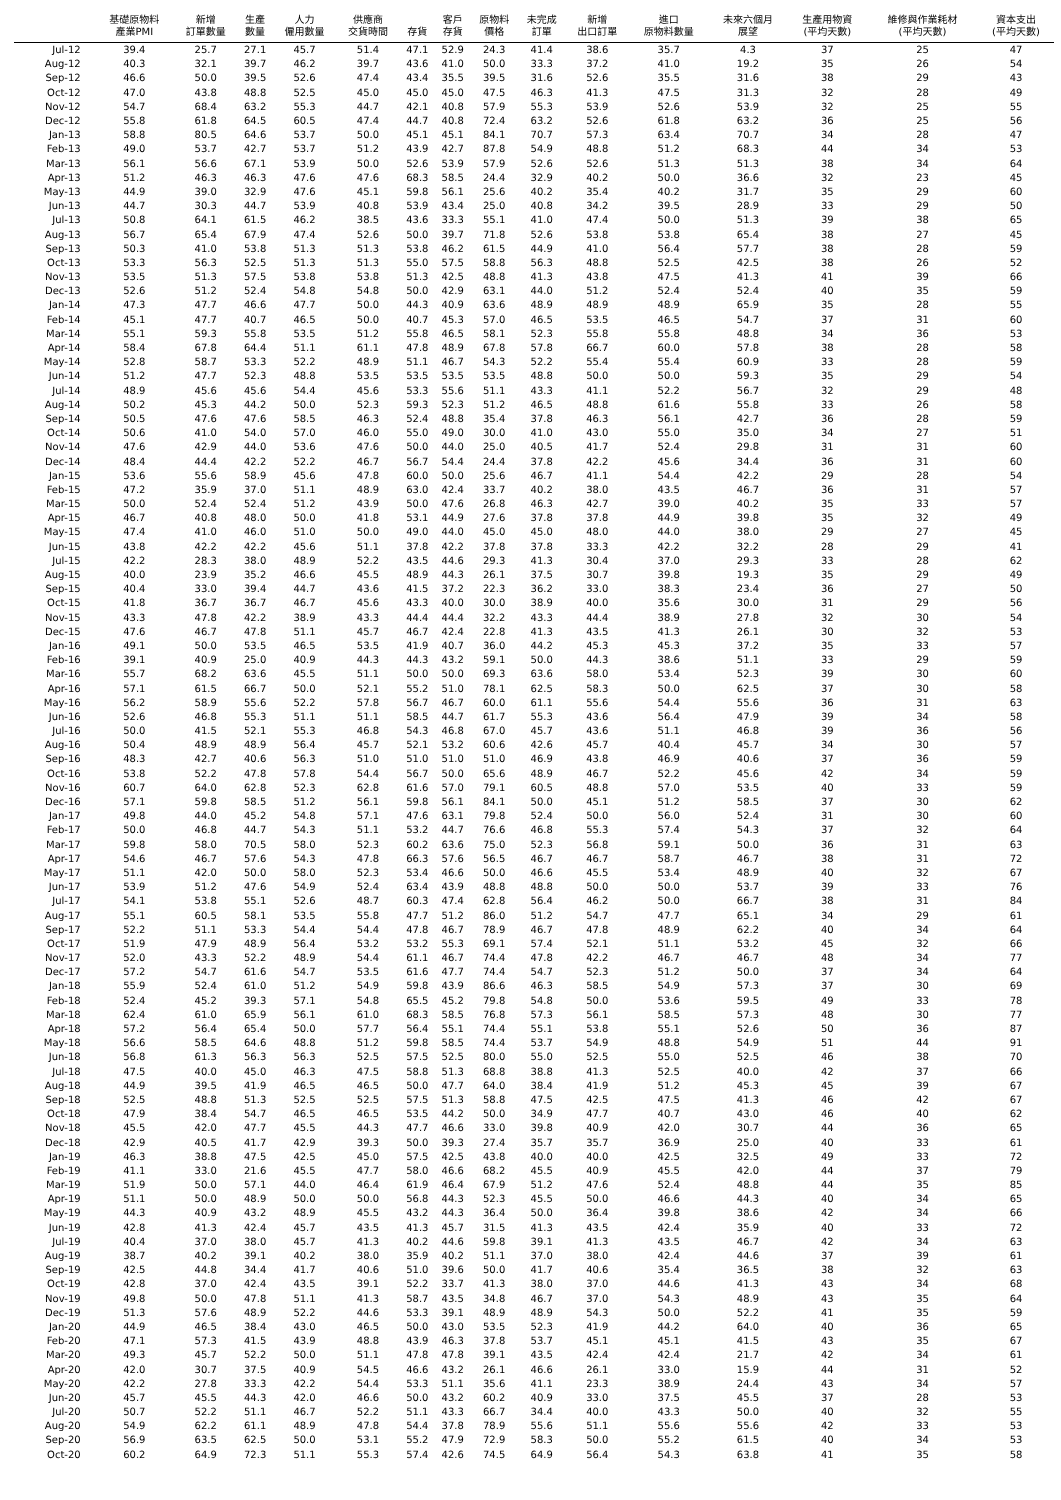| | 基礎原物料 產業PMI | 新增 訂單數量 | 生產 數量 | 人力 僱用數量 | 供應商 交貨時間 | 存貨 | 客戶 存貨 | 原物料 價格 | 未完成 訂單 | 新增 出口訂單 | 進口 原物料數量 | 未來六個月 展望 | 生產用物資 (平均天數) | 維修與作業耗材 (平均天數) | 資本支出 (平均天數) |
| --- | --- | --- | --- | --- | --- | --- | --- | --- | --- | --- | --- | --- | --- | --- | --- |
| Jul-12 | 39.4 | 25.7 | 27.1 | 45.7 | 51.4 | 47.1 | 52.9 | 24.3 | 41.4 | 38.6 | 35.7 | 4.3 | 37 | 25 | 47 |
| Aug-12 | 40.3 | 32.1 | 39.7 | 46.2 | 39.7 | 43.6 | 41.0 | 50.0 | 33.3 | 37.2 | 41.0 | 19.2 | 35 | 26 | 54 |
| Sep-12 | 46.6 | 50.0 | 39.5 | 52.6 | 47.4 | 43.4 | 35.5 | 39.5 | 31.6 | 52.6 | 35.5 | 31.6 | 38 | 29 | 43 |
| Oct-12 | 47.0 | 43.8 | 48.8 | 52.5 | 45.0 | 45.0 | 45.0 | 47.5 | 46.3 | 41.3 | 47.5 | 31.3 | 32 | 28 | 49 |
| Nov-12 | 54.7 | 68.4 | 63.2 | 55.3 | 44.7 | 42.1 | 40.8 | 57.9 | 55.3 | 53.9 | 52.6 | 53.9 | 32 | 25 | 55 |
| Dec-12 | 55.8 | 61.8 | 64.5 | 60.5 | 47.4 | 44.7 | 40.8 | 72.4 | 63.2 | 52.6 | 61.8 | 63.2 | 36 | 25 | 56 |
| Jan-13 | 58.8 | 80.5 | 64.6 | 53.7 | 50.0 | 45.1 | 45.1 | 84.1 | 70.7 | 57.3 | 63.4 | 70.7 | 34 | 28 | 47 |
| Feb-13 | 49.0 | 53.7 | 42.7 | 53.7 | 51.2 | 43.9 | 42.7 | 87.8 | 54.9 | 48.8 | 51.2 | 68.3 | 44 | 34 | 53 |
| Mar-13 | 56.1 | 56.6 | 67.1 | 53.9 | 50.0 | 52.6 | 53.9 | 57.9 | 52.6 | 52.6 | 51.3 | 51.3 | 38 | 34 | 64 |
| Apr-13 | 51.2 | 46.3 | 46.3 | 47.6 | 47.6 | 68.3 | 58.5 | 24.4 | 32.9 | 40.2 | 50.0 | 36.6 | 32 | 23 | 45 |
| May-13 | 44.9 | 39.0 | 32.9 | 47.6 | 45.1 | 59.8 | 56.1 | 25.6 | 40.2 | 35.4 | 40.2 | 31.7 | 35 | 29 | 60 |
| Jun-13 | 44.7 | 30.3 | 44.7 | 53.9 | 40.8 | 53.9 | 43.4 | 25.0 | 40.8 | 34.2 | 39.5 | 28.9 | 33 | 29 | 50 |
| Jul-13 | 50.8 | 64.1 | 61.5 | 46.2 | 38.5 | 43.6 | 33.3 | 55.1 | 41.0 | 47.4 | 50.0 | 51.3 | 39 | 38 | 65 |
| Aug-13 | 56.7 | 65.4 | 67.9 | 47.4 | 52.6 | 50.0 | 39.7 | 71.8 | 52.6 | 53.8 | 53.8 | 65.4 | 38 | 27 | 45 |
| Sep-13 | 50.3 | 41.0 | 53.8 | 51.3 | 51.3 | 53.8 | 46.2 | 61.5 | 44.9 | 41.0 | 56.4 | 57.7 | 38 | 28 | 59 |
| Oct-13 | 53.3 | 56.3 | 52.5 | 51.3 | 51.3 | 55.0 | 57.5 | 58.8 | 56.3 | 48.8 | 52.5 | 42.5 | 38 | 26 | 52 |
| Nov-13 | 53.5 | 51.3 | 57.5 | 53.8 | 53.8 | 51.3 | 42.5 | 48.8 | 41.3 | 43.8 | 47.5 | 41.3 | 41 | 39 | 66 |
| Dec-13 | 52.6 | 51.2 | 52.4 | 54.8 | 54.8 | 50.0 | 42.9 | 63.1 | 44.0 | 51.2 | 52.4 | 52.4 | 40 | 35 | 59 |
| Jan-14 | 47.3 | 47.7 | 46.6 | 47.7 | 50.0 | 44.3 | 40.9 | 63.6 | 48.9 | 48.9 | 48.9 | 65.9 | 35 | 28 | 55 |
| Feb-14 | 45.1 | 47.7 | 40.7 | 46.5 | 50.0 | 40.7 | 45.3 | 57.0 | 46.5 | 53.5 | 46.5 | 54.7 | 37 | 31 | 60 |
| Mar-14 | 55.1 | 59.3 | 55.8 | 53.5 | 51.2 | 55.8 | 46.5 | 58.1 | 52.3 | 55.8 | 55.8 | 48.8 | 34 | 36 | 53 |
| Apr-14 | 58.4 | 67.8 | 64.4 | 51.1 | 61.1 | 47.8 | 48.9 | 67.8 | 57.8 | 66.7 | 60.0 | 57.8 | 38 | 28 | 58 |
| May-14 | 52.8 | 58.7 | 53.3 | 52.2 | 48.9 | 51.1 | 46.7 | 54.3 | 52.2 | 55.4 | 55.4 | 60.9 | 33 | 28 | 59 |
| Jun-14 | 51.2 | 47.7 | 52.3 | 48.8 | 53.5 | 53.5 | 53.5 | 53.5 | 48.8 | 50.0 | 50.0 | 59.3 | 35 | 29 | 54 |
| Jul-14 | 48.9 | 45.6 | 45.6 | 54.4 | 45.6 | 53.3 | 55.6 | 51.1 | 43.3 | 41.1 | 52.2 | 56.7 | 32 | 29 | 48 |
| Aug-14 | 50.2 | 45.3 | 44.2 | 50.0 | 52.3 | 59.3 | 52.3 | 51.2 | 46.5 | 48.8 | 61.6 | 55.8 | 33 | 26 | 58 |
| Sep-14 | 50.5 | 47.6 | 47.6 | 58.5 | 46.3 | 52.4 | 48.8 | 35.4 | 37.8 | 46.3 | 56.1 | 42.7 | 36 | 28 | 59 |
| Oct-14 | 50.6 | 41.0 | 54.0 | 57.0 | 46.0 | 55.0 | 49.0 | 30.0 | 41.0 | 43.0 | 55.0 | 35.0 | 34 | 27 | 51 |
| Nov-14 | 47.6 | 42.9 | 44.0 | 53.6 | 47.6 | 50.0 | 44.0 | 25.0 | 40.5 | 41.7 | 52.4 | 29.8 | 31 | 31 | 60 |
| Dec-14 | 48.4 | 44.4 | 42.2 | 52.2 | 46.7 | 56.7 | 54.4 | 24.4 | 37.8 | 42.2 | 45.6 | 34.4 | 36 | 31 | 60 |
| Jan-15 | 53.6 | 55.6 | 58.9 | 45.6 | 47.8 | 60.0 | 50.0 | 25.6 | 46.7 | 41.1 | 54.4 | 42.2 | 29 | 28 | 54 |
| Feb-15 | 47.2 | 35.9 | 37.0 | 51.1 | 48.9 | 63.0 | 42.4 | 33.7 | 40.2 | 38.0 | 43.5 | 46.7 | 36 | 31 | 57 |
| Mar-15 | 50.0 | 52.4 | 52.4 | 51.2 | 43.9 | 50.0 | 47.6 | 26.8 | 46.3 | 42.7 | 39.0 | 40.2 | 35 | 33 | 57 |
| Apr-15 | 46.7 | 40.8 | 48.0 | 50.0 | 41.8 | 53.1 | 44.9 | 27.6 | 37.8 | 37.8 | 44.9 | 39.8 | 35 | 32 | 49 |
| May-15 | 47.4 | 41.0 | 46.0 | 51.0 | 50.0 | 49.0 | 44.0 | 45.0 | 45.0 | 48.0 | 44.0 | 38.0 | 29 | 27 | 45 |
| Jun-15 | 43.8 | 42.2 | 42.2 | 45.6 | 51.1 | 37.8 | 42.2 | 37.8 | 37.8 | 33.3 | 42.2 | 32.2 | 28 | 29 | 41 |
| Jul-15 | 42.2 | 28.3 | 38.0 | 48.9 | 52.2 | 43.5 | 44.6 | 29.3 | 41.3 | 30.4 | 37.0 | 29.3 | 33 | 28 | 62 |
| Aug-15 | 40.0 | 23.9 | 35.2 | 46.6 | 45.5 | 48.9 | 44.3 | 26.1 | 37.5 | 30.7 | 39.8 | 19.3 | 35 | 29 | 49 |
| Sep-15 | 40.4 | 33.0 | 39.4 | 44.7 | 43.6 | 41.5 | 37.2 | 22.3 | 36.2 | 33.0 | 38.3 | 23.4 | 36 | 27 | 50 |
| Oct-15 | 41.8 | 36.7 | 36.7 | 46.7 | 45.6 | 43.3 | 40.0 | 30.0 | 38.9 | 40.0 | 35.6 | 30.0 | 31 | 29 | 56 |
| Nov-15 | 43.3 | 47.8 | 42.2 | 38.9 | 43.3 | 44.4 | 44.4 | 32.2 | 43.3 | 44.4 | 38.9 | 27.8 | 32 | 30 | 54 |
| Dec-15 | 47.6 | 46.7 | 47.8 | 51.1 | 45.7 | 46.7 | 42.4 | 22.8 | 41.3 | 43.5 | 41.3 | 26.1 | 30 | 32 | 53 |
| Jan-16 | 49.1 | 50.0 | 53.5 | 46.5 | 53.5 | 41.9 | 40.7 | 36.0 | 44.2 | 45.3 | 45.3 | 37.2 | 35 | 33 | 57 |
| Feb-16 | 39.1 | 40.9 | 25.0 | 40.9 | 44.3 | 44.3 | 43.2 | 59.1 | 50.0 | 44.3 | 38.6 | 51.1 | 33 | 29 | 59 |
| Mar-16 | 55.7 | 68.2 | 63.6 | 45.5 | 51.1 | 50.0 | 50.0 | 69.3 | 63.6 | 58.0 | 53.4 | 52.3 | 39 | 30 | 60 |
| Apr-16 | 57.1 | 61.5 | 66.7 | 50.0 | 52.1 | 55.2 | 51.0 | 78.1 | 62.5 | 58.3 | 50.0 | 62.5 | 37 | 30 | 58 |
| May-16 | 56.2 | 58.9 | 55.6 | 52.2 | 57.8 | 56.7 | 46.7 | 60.0 | 61.1 | 55.6 | 54.4 | 55.6 | 36 | 31 | 63 |
| Jun-16 | 52.6 | 46.8 | 55.3 | 51.1 | 51.1 | 58.5 | 44.7 | 61.7 | 55.3 | 43.6 | 56.4 | 47.9 | 39 | 34 | 58 |
| Jul-16 | 50.0 | 41.5 | 52.1 | 55.3 | 46.8 | 54.3 | 46.8 | 67.0 | 45.7 | 43.6 | 51.1 | 46.8 | 39 | 36 | 56 |
| Aug-16 | 50.4 | 48.9 | 48.9 | 56.4 | 45.7 | 52.1 | 53.2 | 60.6 | 42.6 | 45.7 | 40.4 | 45.7 | 34 | 30 | 57 |
| Sep-16 | 48.3 | 42.7 | 40.6 | 56.3 | 51.0 | 51.0 | 51.0 | 51.0 | 46.9 | 43.8 | 46.9 | 40.6 | 37 | 36 | 59 |
| Oct-16 | 53.8 | 52.2 | 47.8 | 57.8 | 54.4 | 56.7 | 50.0 | 65.6 | 48.9 | 46.7 | 52.2 | 45.6 | 42 | 34 | 59 |
| Nov-16 | 60.7 | 64.0 | 62.8 | 52.3 | 62.8 | 61.6 | 57.0 | 79.1 | 60.5 | 48.8 | 57.0 | 53.5 | 40 | 33 | 59 |
| Dec-16 | 57.1 | 59.8 | 58.5 | 51.2 | 56.1 | 59.8 | 56.1 | 84.1 | 50.0 | 45.1 | 51.2 | 58.5 | 37 | 30 | 62 |
| Jan-17 | 49.8 | 44.0 | 45.2 | 54.8 | 57.1 | 47.6 | 63.1 | 79.8 | 52.4 | 50.0 | 56.0 | 52.4 | 31 | 30 | 60 |
| Feb-17 | 50.0 | 46.8 | 44.7 | 54.3 | 51.1 | 53.2 | 44.7 | 76.6 | 46.8 | 55.3 | 57.4 | 54.3 | 37 | 32 | 64 |
| Mar-17 | 59.8 | 58.0 | 70.5 | 58.0 | 52.3 | 60.2 | 63.6 | 75.0 | 52.3 | 56.8 | 59.1 | 50.0 | 36 | 31 | 63 |
| Apr-17 | 54.6 | 46.7 | 57.6 | 54.3 | 47.8 | 66.3 | 57.6 | 56.5 | 46.7 | 46.7 | 58.7 | 46.7 | 38 | 31 | 72 |
| May-17 | 51.1 | 42.0 | 50.0 | 58.0 | 52.3 | 53.4 | 46.6 | 50.0 | 46.6 | 45.5 | 53.4 | 48.9 | 40 | 32 | 67 |
| Jun-17 | 53.9 | 51.2 | 47.6 | 54.9 | 52.4 | 63.4 | 43.9 | 48.8 | 48.8 | 50.0 | 50.0 | 53.7 | 39 | 33 | 76 |
| Jul-17 | 54.1 | 53.8 | 55.1 | 52.6 | 48.7 | 60.3 | 47.4 | 62.8 | 56.4 | 46.2 | 50.0 | 66.7 | 38 | 31 | 84 |
| Aug-17 | 55.1 | 60.5 | 58.1 | 53.5 | 55.8 | 47.7 | 51.2 | 86.0 | 51.2 | 54.7 | 47.7 | 65.1 | 34 | 29 | 61 |
| Sep-17 | 52.2 | 51.1 | 53.3 | 54.4 | 54.4 | 47.8 | 46.7 | 78.9 | 46.7 | 47.8 | 48.9 | 62.2 | 40 | 34 | 64 |
| Oct-17 | 51.9 | 47.9 | 48.9 | 56.4 | 53.2 | 53.2 | 55.3 | 69.1 | 57.4 | 52.1 | 51.1 | 53.2 | 45 | 32 | 66 |
| Nov-17 | 52.0 | 43.3 | 52.2 | 48.9 | 54.4 | 61.1 | 46.7 | 74.4 | 47.8 | 42.2 | 46.7 | 46.7 | 48 | 34 | 77 |
| Dec-17 | 57.2 | 54.7 | 61.6 | 54.7 | 53.5 | 61.6 | 47.7 | 74.4 | 54.7 | 52.3 | 51.2 | 50.0 | 37 | 34 | 64 |
| Jan-18 | 55.9 | 52.4 | 61.0 | 51.2 | 54.9 | 59.8 | 43.9 | 86.6 | 46.3 | 58.5 | 54.9 | 57.3 | 37 | 30 | 69 |
| Feb-18 | 52.4 | 45.2 | 39.3 | 57.1 | 54.8 | 65.5 | 45.2 | 79.8 | 54.8 | 50.0 | 53.6 | 59.5 | 49 | 33 | 78 |
| Mar-18 | 62.4 | 61.0 | 65.9 | 56.1 | 61.0 | 68.3 | 58.5 | 76.8 | 57.3 | 56.1 | 58.5 | 57.3 | 48 | 30 | 77 |
| Apr-18 | 57.2 | 56.4 | 65.4 | 50.0 | 57.7 | 56.4 | 55.1 | 74.4 | 55.1 | 53.8 | 55.1 | 52.6 | 50 | 36 | 87 |
| May-18 | 56.6 | 58.5 | 64.6 | 48.8 | 51.2 | 59.8 | 58.5 | 74.4 | 53.7 | 54.9 | 48.8 | 54.9 | 51 | 44 | 91 |
| Jun-18 | 56.8 | 61.3 | 56.3 | 56.3 | 52.5 | 57.5 | 52.5 | 80.0 | 55.0 | 52.5 | 55.0 | 52.5 | 46 | 38 | 70 |
| Jul-18 | 47.5 | 40.0 | 45.0 | 46.3 | 47.5 | 58.8 | 51.3 | 68.8 | 38.8 | 41.3 | 52.5 | 40.0 | 42 | 37 | 66 |
| Aug-18 | 44.9 | 39.5 | 41.9 | 46.5 | 46.5 | 50.0 | 47.7 | 64.0 | 38.4 | 41.9 | 51.2 | 45.3 | 45 | 39 | 67 |
| Sep-18 | 52.5 | 48.8 | 51.3 | 52.5 | 52.5 | 57.5 | 51.3 | 58.8 | 47.5 | 42.5 | 47.5 | 41.3 | 46 | 42 | 67 |
| Oct-18 | 47.9 | 38.4 | 54.7 | 46.5 | 46.5 | 53.5 | 44.2 | 50.0 | 34.9 | 47.7 | 40.7 | 43.0 | 46 | 40 | 62 |
| Nov-18 | 45.5 | 42.0 | 47.7 | 45.5 | 44.3 | 47.7 | 46.6 | 33.0 | 39.8 | 40.9 | 42.0 | 30.7 | 44 | 36 | 65 |
| Dec-18 | 42.9 | 40.5 | 41.7 | 42.9 | 39.3 | 50.0 | 39.3 | 27.4 | 35.7 | 35.7 | 36.9 | 25.0 | 40 | 33 | 61 |
| Jan-19 | 46.3 | 38.8 | 47.5 | 42.5 | 45.0 | 57.5 | 42.5 | 43.8 | 40.0 | 40.0 | 42.5 | 32.5 | 49 | 33 | 72 |
| Feb-19 | 41.1 | 33.0 | 21.6 | 45.5 | 47.7 | 58.0 | 46.6 | 68.2 | 45.5 | 40.9 | 45.5 | 42.0 | 44 | 37 | 79 |
| Mar-19 | 51.9 | 50.0 | 57.1 | 44.0 | 46.4 | 61.9 | 46.4 | 67.9 | 51.2 | 47.6 | 52.4 | 48.8 | 44 | 35 | 85 |
| Apr-19 | 51.1 | 50.0 | 48.9 | 50.0 | 50.0 | 56.8 | 44.3 | 52.3 | 45.5 | 50.0 | 46.6 | 44.3 | 40 | 34 | 65 |
| May-19 | 44.3 | 40.9 | 43.2 | 48.9 | 45.5 | 43.2 | 44.3 | 36.4 | 50.0 | 36.4 | 39.8 | 38.6 | 42 | 34 | 66 |
| Jun-19 | 42.8 | 41.3 | 42.4 | 45.7 | 43.5 | 41.3 | 45.7 | 31.5 | 41.3 | 43.5 | 42.4 | 35.9 | 40 | 33 | 72 |
| Jul-19 | 40.4 | 37.0 | 38.0 | 45.7 | 41.3 | 40.2 | 44.6 | 59.8 | 39.1 | 41.3 | 43.5 | 46.7 | 42 | 34 | 63 |
| Aug-19 | 38.7 | 40.2 | 39.1 | 40.2 | 38.0 | 35.9 | 40.2 | 51.1 | 37.0 | 38.0 | 42.4 | 44.6 | 37 | 39 | 61 |
| Sep-19 | 42.5 | 44.8 | 34.4 | 41.7 | 40.6 | 51.0 | 39.6 | 50.0 | 41.7 | 40.6 | 35.4 | 36.5 | 38 | 32 | 63 |
| Oct-19 | 42.8 | 37.0 | 42.4 | 43.5 | 39.1 | 52.2 | 33.7 | 41.3 | 38.0 | 37.0 | 44.6 | 41.3 | 43 | 34 | 68 |
| Nov-19 | 49.8 | 50.0 | 47.8 | 51.1 | 41.3 | 58.7 | 43.5 | 34.8 | 46.7 | 37.0 | 54.3 | 48.9 | 43 | 35 | 64 |
| Dec-19 | 51.3 | 57.6 | 48.9 | 52.2 | 44.6 | 53.3 | 39.1 | 48.9 | 48.9 | 54.3 | 50.0 | 52.2 | 41 | 35 | 59 |
| Jan-20 | 44.9 | 46.5 | 38.4 | 43.0 | 46.5 | 50.0 | 43.0 | 53.5 | 52.3 | 41.9 | 44.2 | 64.0 | 40 | 36 | 65 |
| Feb-20 | 47.1 | 57.3 | 41.5 | 43.9 | 48.8 | 43.9 | 46.3 | 37.8 | 53.7 | 45.1 | 45.1 | 41.5 | 43 | 35 | 67 |
| Mar-20 | 49.3 | 45.7 | 52.2 | 50.0 | 51.1 | 47.8 | 47.8 | 39.1 | 43.5 | 42.4 | 42.4 | 21.7 | 42 | 34 | 61 |
| Apr-20 | 42.0 | 30.7 | 37.5 | 40.9 | 54.5 | 46.6 | 43.2 | 26.1 | 46.6 | 26.1 | 33.0 | 15.9 | 44 | 31 | 52 |
| May-20 | 42.2 | 27.8 | 33.3 | 42.2 | 54.4 | 53.3 | 51.1 | 35.6 | 41.1 | 23.3 | 38.9 | 24.4 | 43 | 34 | 57 |
| Jun-20 | 45.7 | 45.5 | 44.3 | 42.0 | 46.6 | 50.0 | 43.2 | 60.2 | 40.9 | 33.0 | 37.5 | 45.5 | 37 | 28 | 53 |
| Jul-20 | 50.7 | 52.2 | 51.1 | 46.7 | 52.2 | 51.1 | 43.3 | 66.7 | 34.4 | 40.0 | 43.3 | 50.0 | 40 | 32 | 55 |
| Aug-20 | 54.9 | 62.2 | 61.1 | 48.9 | 47.8 | 54.4 | 37.8 | 78.9 | 55.6 | 51.1 | 55.6 | 55.6 | 42 | 33 | 53 |
| Sep-20 | 56.9 | 63.5 | 62.5 | 50.0 | 53.1 | 55.2 | 47.9 | 72.9 | 58.3 | 50.0 | 55.2 | 61.5 | 40 | 34 | 53 |
| Oct-20 | 60.2 | 64.9 | 72.3 | 51.1 | 55.3 | 57.4 | 42.6 | 74.5 | 64.9 | 56.4 | 54.3 | 63.8 | 41 | 35 | 58 |